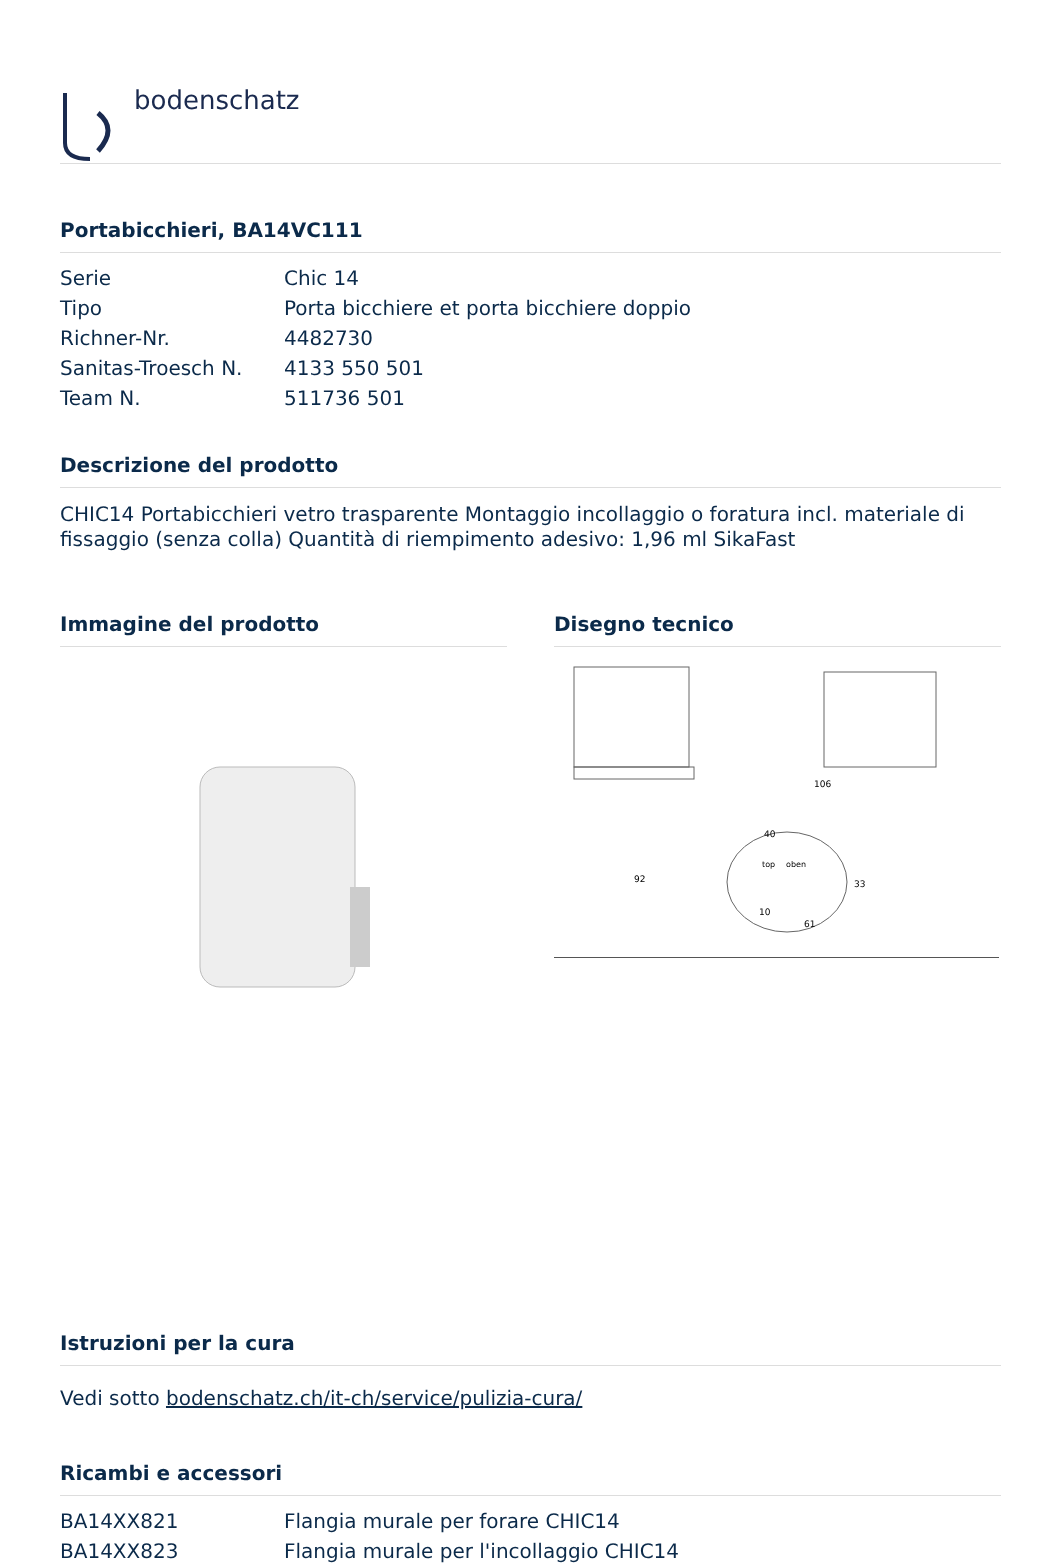bodenschatz
Portabicchieri, BA14VC111
| Serie | Chic 14 |
| Tipo | Porta bicchiere et porta bicchiere doppio |
| Richner-Nr. | 4482730 |
| Sanitas-Troesch N. | 4133 550 501 |
| Team N. | 511736 501 |
Descrizione del prodotto
CHIC14 Portabicchieri vetro trasparente Montaggio incollaggio o foratura incl. materiale di fissaggio (senza colla) Quantità di riempimento adesivo: 1,96 ml SikaFast
Immagine del prodotto Disegno tecnico
92
40
61
106
33
10
top
oben
Istruzioni per la cura
Vedi sotto bodenschatz.ch/it-ch/service/pulizia-cura/
Ricambi e accessori
| BA14XX821 | Flangia murale per forare CHIC14 |
| BA14XX823 | Flangia murale per l'incollaggio CHIC14 |